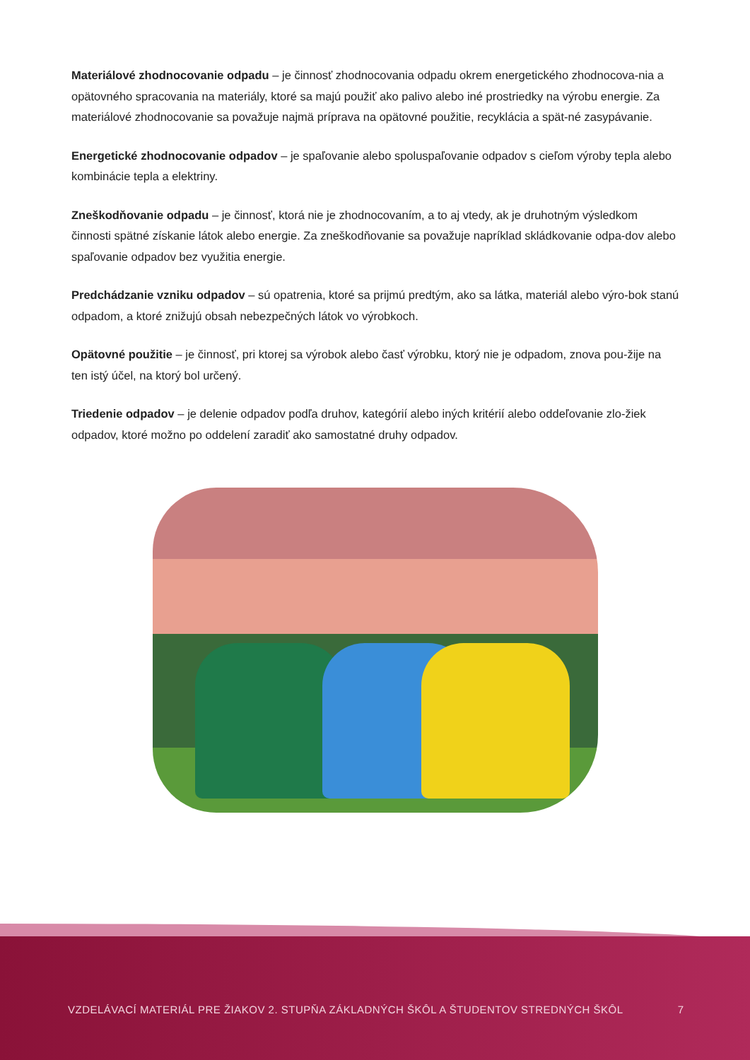Materiálové zhodnocovanie odpadu – je činnosť zhodnocovania odpadu okrem energetického zhodnocova-nia a opätovného spracovania na materiály, ktoré sa majú použiť ako palivo alebo iné prostriedky na výrobu energie. Za materiálové zhodnocovanie sa považuje najmä príprava na opätovné použitie, recyklácia a spät-né zasypávanie.
Energetické zhodnocovanie odpadov – je spaľovanie alebo spoluspaľovanie odpadov s cieľom výroby tepla alebo kombinácie tepla a elektriny.
Zneškodňovanie odpadu – je činnosť, ktorá nie je zhodnocovaním, a to aj vtedy, ak je druhotným výsledkom činnosti spätné získanie látok alebo energie. Za zneškodňovanie sa považuje napríklad skládkovanie odpa-dov alebo spaľovanie odpadov bez využitia energie.
Predchádzanie vzniku odpadov – sú opatrenia, ktoré sa prijmú predtým, ako sa látka, materiál alebo výro-bok stanú odpadom, a ktoré znižujú obsah nebezpečných látok vo výrobkoch.
Opätovné použitie – je činnosť, pri ktorej sa výrobok alebo časť výrobku, ktorý nie je odpadom, znova pou-žije na ten istý účel, na ktorý bol určený.
Triedenie odpadov – je delenie odpadov podľa druhov, kategórií alebo iných kritérií alebo oddeľovanie zlo-žiek odpadov, ktoré možno po oddelení zaradiť ako samostatné druhy odpadov.
VZDELÁVACÍ MATERIÁL PRE ŽIAKOV 2. STUPŇA ZÁKLADNÝCH ŠKÔL A ŠTUDENTOV STREDNÝCH ŠKÔL
7